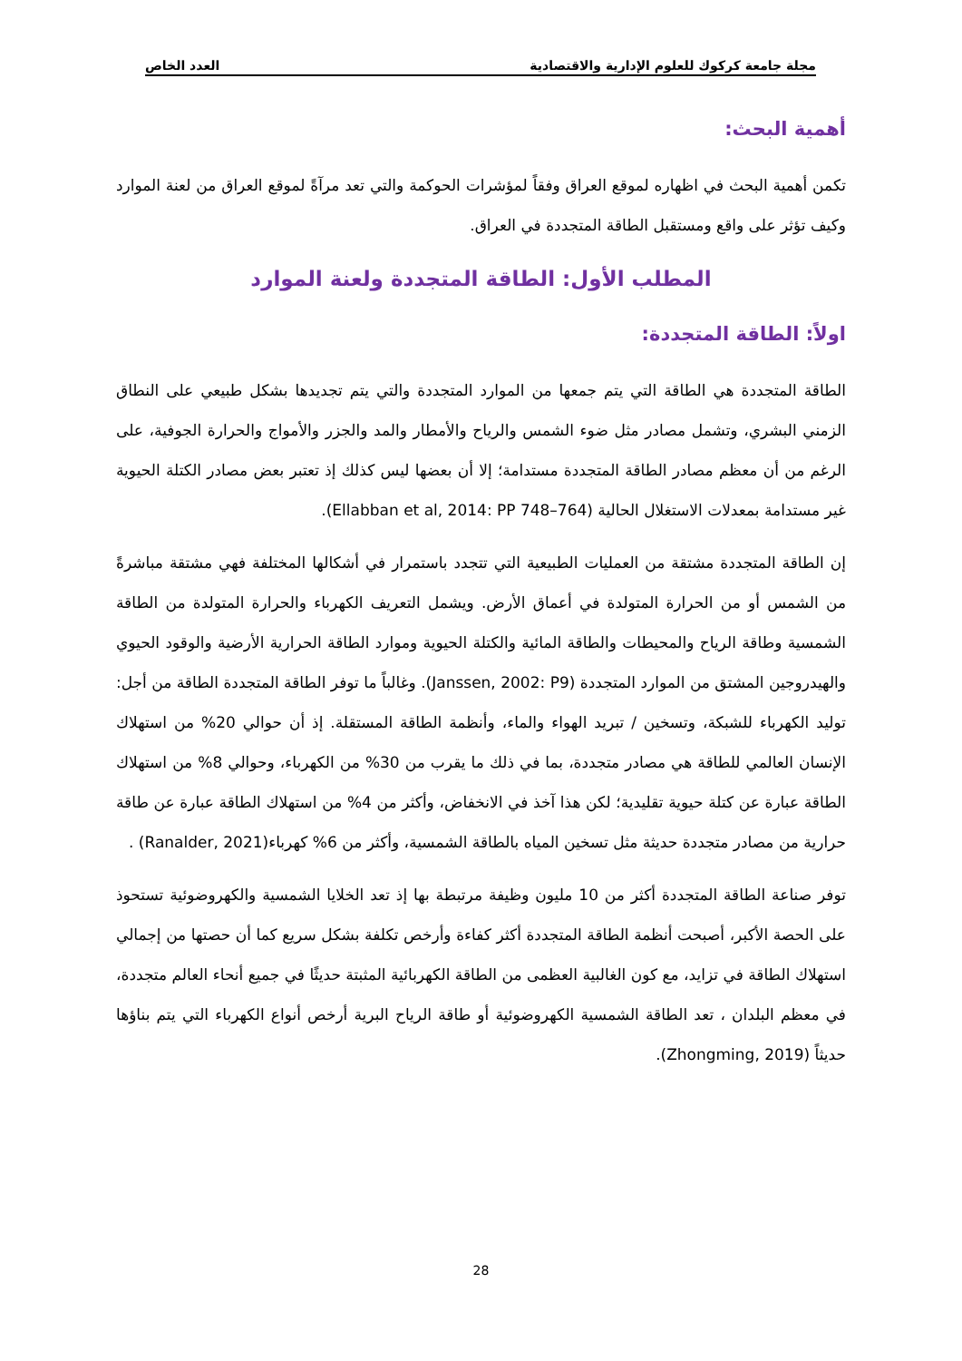مجلة جامعة كركوك للعلوم الإدارية والاقتصادية العدد الخاص
أهمية البحث:
تكمن أهمية البحث في اظهاره لموقع العراق وفقاً لمؤشرات الحوكمة والتي تعد مرآةً لموقع العراق من لعنة الموارد وكيف تؤثر على واقع ومستقبل الطاقة المتجددة في العراق.
المطلب الأول: الطاقة المتجددة ولعنة الموارد
اولاً: الطاقة المتجددة:
الطاقة المتجددة هي الطاقة التي يتم جمعها من الموارد المتجددة والتي يتم تجديدها بشكل طبيعي على النطاق الزمني البشري، وتشمل مصادر مثل ضوء الشمس والرياح والأمطار والمد والجزر والأمواج والحرارة الجوفية، على الرغم من أن معظم مصادر الطاقة المتجددة مستدامة؛ إلا أن بعضها ليس كذلك إذ تعتبر بعض مصادر الكتلة الحيوية غير مستدامة بمعدلات الاستغلال الحالية (Ellabban et al, 2014: PP 748–764).
إن الطاقة المتجددة مشتقة من العمليات الطبيعية التي تتجدد باستمرار في أشكالها المختلفة فهي مشتقة مباشرةً من الشمس أو من الحرارة المتولدة في أعماق الأرض. ويشمل التعريف الكهرباء والحرارة المتولدة من الطاقة الشمسية وطاقة الرياح والمحيطات والطاقة المائية والكتلة الحيوية وموارد الطاقة الحرارية الأرضية والوقود الحيوي والهيدروجين المشتق من الموارد المتجددة (Janssen, 2002: P9). وغالباً ما توفر الطاقة المتجددة الطاقة من أجل: توليد الكهرباء للشبكة، وتسخين / تبريد الهواء والماء، وأنظمة الطاقة المستقلة. إذ أن حوالي 20% من استهلاك الإنسان العالمي للطاقة هي مصادر متجددة، بما في ذلك ما يقرب من 30% من الكهرباء، وحوالي 8% من استهلاك الطاقة عبارة عن كتلة حيوية تقليدية؛ لكن هذا آخذ في الانخفاض، وأكثر من 4% من استهلاك الطاقة عبارة عن طاقة حرارية من مصادر متجددة حديثة مثل تسخين المياه بالطاقة الشمسية، وأكثر من 6% كهرباء(Ranalder, 2021) .
توفر صناعة الطاقة المتجددة أكثر من 10 مليون وظيفة مرتبطة بها إذ تعد الخلايا الشمسية والكهروضوئية تستحوذ على الحصة الأكبر، أصبحت أنظمة الطاقة المتجددة أكثر كفاءة وأرخص تكلفة بشكل سريع كما أن حصتها من إجمالي استهلاك الطاقة في تزايد، مع كون الغالبية العظمى من الطاقة الكهربائية المثبتة حديثًا في جميع أنحاء العالم متجددة، في معظم البلدان ، تعد الطاقة الشمسية الكهروضوئية أو طاقة الرياح البرية أرخص أنواع الكهرباء التي يتم بناؤها حديثاً (Zhongming, 2019).
28